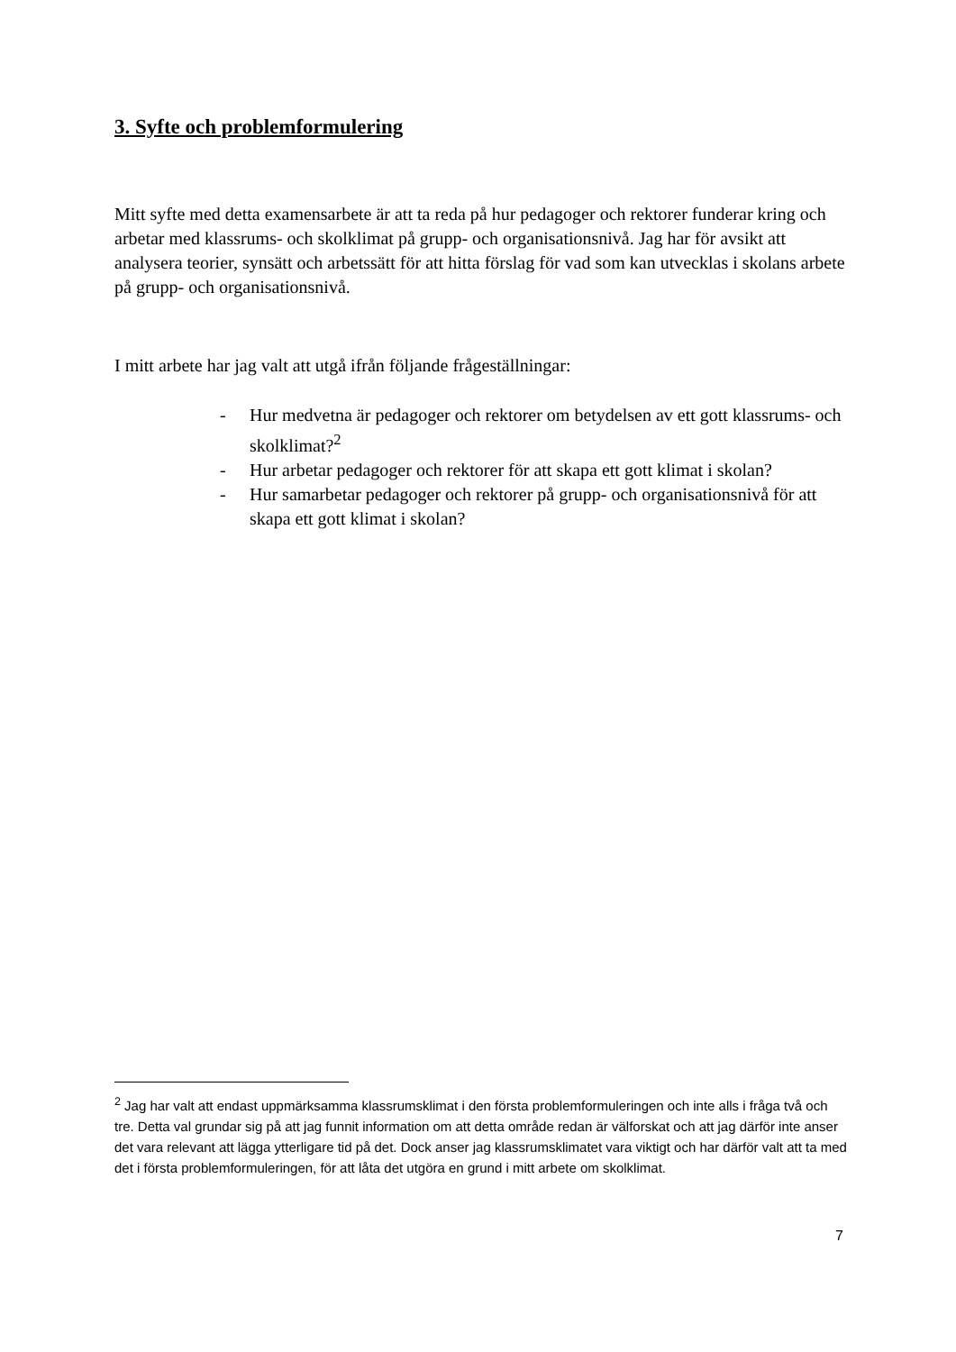3. Syfte och problemformulering
Mitt syfte med detta examensarbete är att ta reda på hur pedagoger och rektorer funderar kring och arbetar med klassrums- och skolklimat på grupp- och organisationsnivå. Jag har för avsikt att analysera teorier, synsätt och arbetssätt för att hitta förslag för vad som kan utvecklas i skolans arbete på grupp- och organisationsnivå.
I mitt arbete har jag valt att utgå ifrån följande frågeställningar:
- Hur medvetna är pedagoger och rektorer om betydelsen av ett gott klassrums- och skolklimat?<sup>2</sup>
- Hur arbetar pedagoger och rektorer för att skapa ett gott klimat i skolan?
- Hur samarbetar pedagoger och rektorer på grupp- och organisationsnivå för att skapa ett gott klimat i skolan?
<sup>2</sup> Jag har valt att endast uppmärksamma klassrumsklimat i den första problemformuleringen och inte alls i fråga två och tre. Detta val grundar sig på att jag funnit information om att detta område redan är välforskat och att jag därför inte anser det vara relevant att lägga ytterligare tid på det. Dock anser jag klassrumsklimatet vara viktigt och har därför valt att ta med det i första problemformuleringen, för att låta det utgöra en grund i mitt arbete om skolklimat.
7